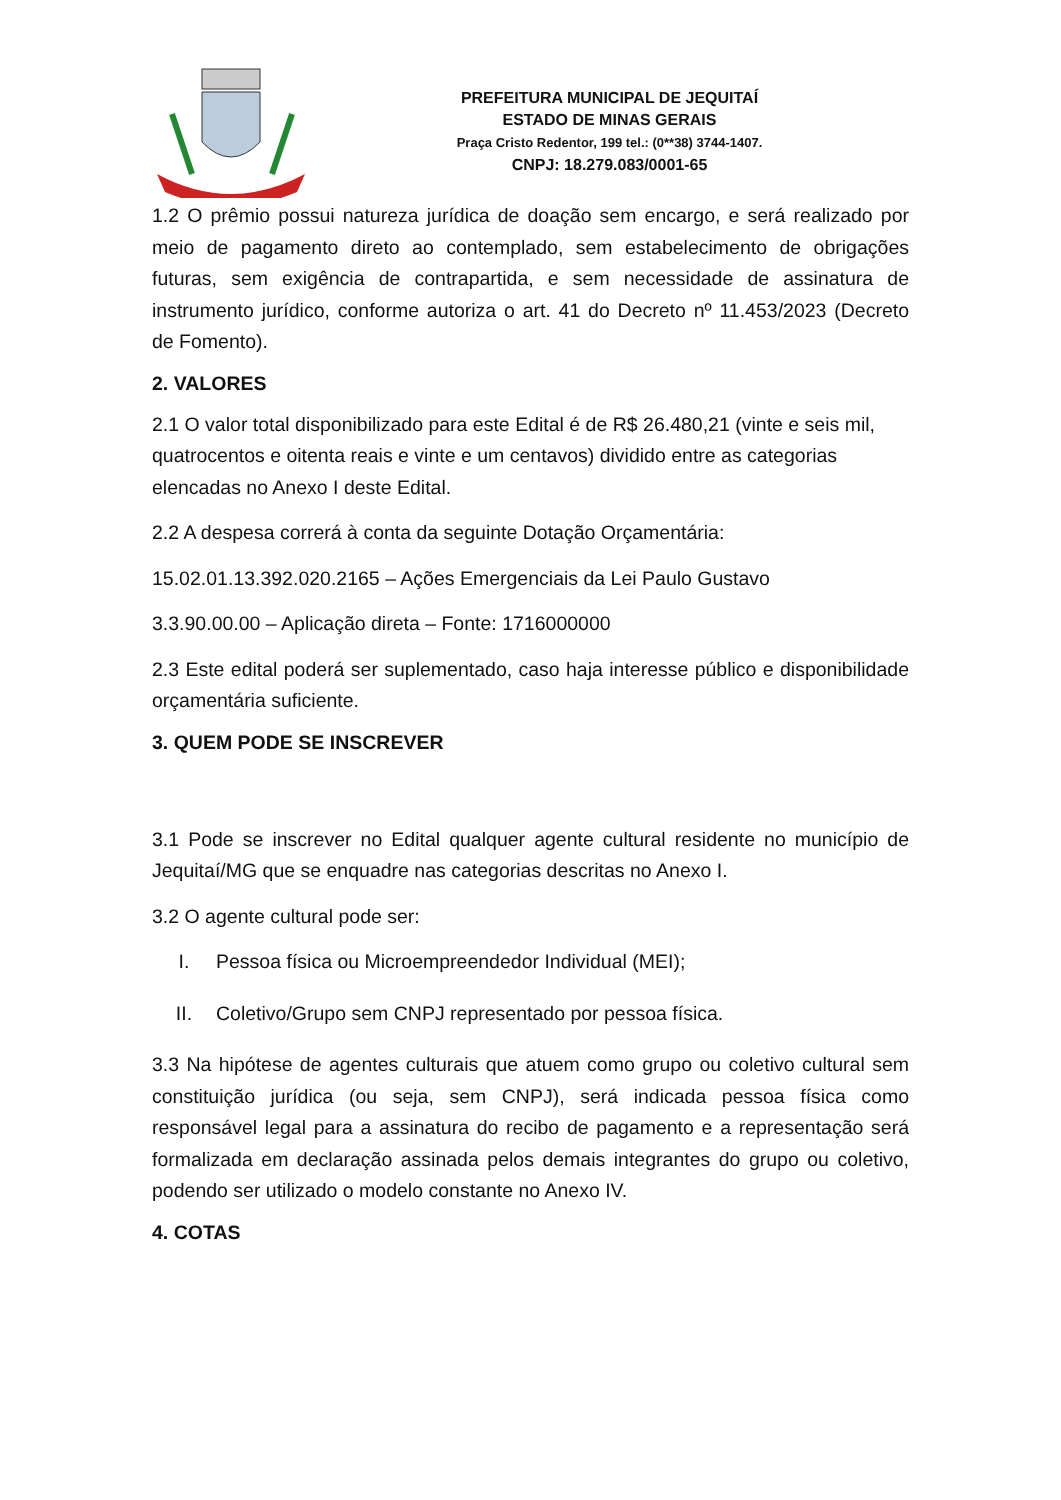PREFEITURA MUNICIPAL DE JEQUITAÍ
ESTADO DE MINAS GERAIS
Praça Cristo Redentor, 199 tel.: (0**38) 3744-1407.
CNPJ: 18.279.083/0001-65
1.2 O prêmio possui natureza jurídica de doação sem encargo, e será realizado por meio de pagamento direto ao contemplado, sem estabelecimento de obrigações futuras, sem exigência de contrapartida, e sem necessidade de assinatura de instrumento jurídico, conforme autoriza o art. 41 do Decreto nº 11.453/2023 (Decreto de Fomento).
2. VALORES
2.1 O valor total disponibilizado para este Edital é de R$ 26.480,21 (vinte e seis mil, quatrocentos e oitenta reais e vinte e um centavos) dividido entre as categorias elencadas no Anexo I deste Edital.
2.2 A despesa correrá à conta da seguinte Dotação Orçamentária:
15.02.01.13.392.020.2165 – Ações Emergenciais da Lei Paulo Gustavo
3.3.90.00.00 – Aplicação direta – Fonte: 1716000000
2.3 Este edital poderá ser suplementado, caso haja interesse público e disponibilidade orçamentária suficiente.
3. QUEM PODE SE INSCREVER
3.1 Pode se inscrever no Edital qualquer agente cultural residente no município de Jequitaí/MG que se enquadre nas categorias descritas no Anexo I.
3.2 O agente cultural pode ser:
I. Pessoa física ou Microempreendedor Individual (MEI);
II. Coletivo/Grupo sem CNPJ representado por pessoa física.
3.3 Na hipótese de agentes culturais que atuem como grupo ou coletivo cultural sem constituição jurídica (ou seja, sem CNPJ), será indicada pessoa física como responsável legal para a assinatura do recibo de pagamento e a representação será formalizada em declaração assinada pelos demais integrantes do grupo ou coletivo, podendo ser utilizado o modelo constante no Anexo IV.
4. COTAS